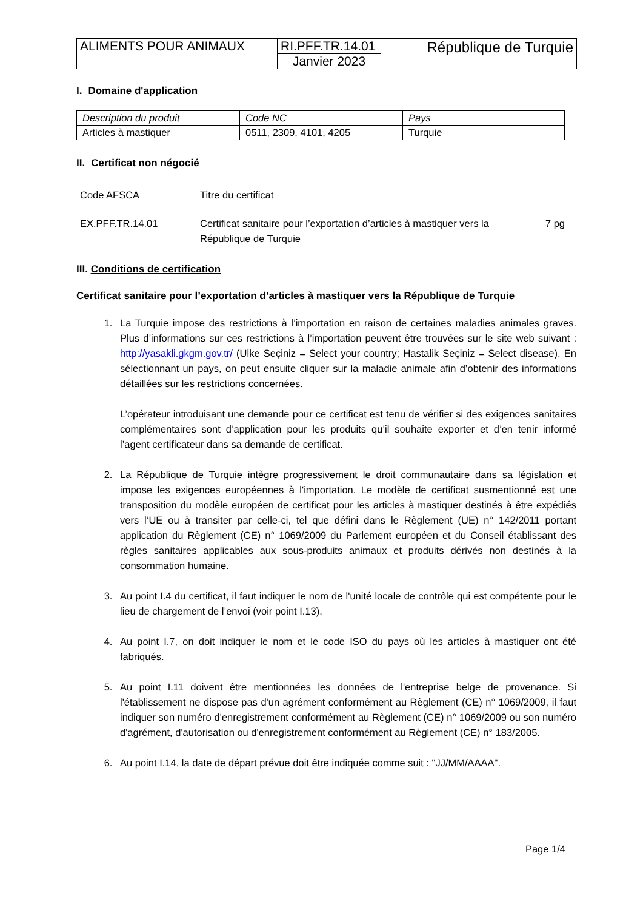| ALIMENTS POUR ANIMAUX | RI.PFF.TR.14.01 | République de Turquie |
| | Janvier 2023 | |
I. Domaine d'application
| Description du produit | Code NC | Pays |
| Articles à mastiquer | 0511, 2309, 4101, 4205 | Turquie |
II. Certificat non négocié
| Code AFSCA | Titre du certificat | |
| EX.PFF.TR.14.01 | Certificat sanitaire pour l’exportation d’articles à mastiquer vers la République de Turquie | 7 pg |
III. Conditions de certification
Certificat sanitaire pour l’exportation d’articles à mastiquer vers la République de Turquie
1. La Turquie impose des restrictions à l’importation en raison de certaines maladies animales graves. Plus d’informations sur ces restrictions à l’importation peuvent être trouvées sur le site web suivant : http://yasakli.gkgm.gov.tr/ (Ulke Seçiniz = Select your country; Hastalik Seçiniz = Select disease). En sélectionnant un pays, on peut ensuite cliquer sur la maladie animale afin d’obtenir des informations détaillées sur les restrictions concernées.
L’opérateur introduisant une demande pour ce certificat est tenu de vérifier si des exigences sanitaires complémentaires sont d’application pour les produits qu’il souhaite exporter et d’en tenir informé l’agent certificateur dans sa demande de certificat.
2. La République de Turquie intègre progressivement le droit communautaire dans sa législation et impose les exigences européennes à l'importation. Le modèle de certificat susmentionné est une transposition du modèle européen de certificat pour les articles à mastiquer destinés à être expédiés vers l’UE ou à transiter par celle-ci, tel que défini dans le Règlement (UE) n° 142/2011 portant application du Règlement (CE) n° 1069/2009 du Parlement européen et du Conseil établissant des règles sanitaires applicables aux sous-produits animaux et produits dérivés non destinés à la consommation humaine.
3. Au point I.4 du certificat, il faut indiquer le nom de l'unité locale de contrôle qui est compétente pour le lieu de chargement de l’envoi (voir point I.13).
4. Au point I.7, on doit indiquer le nom et le code ISO du pays où les articles à mastiquer ont été fabriqués.
5. Au point I.11 doivent être mentionnées les données de l'entreprise belge de provenance. Si l'établissement ne dispose pas d'un agrément conformément au Règlement (CE) n° 1069/2009, il faut indiquer son numéro d'enregistrement conformément au Règlement (CE) n° 1069/2009 ou son numéro d'agrément, d'autorisation ou d'enregistrement conformément au Règlement (CE) n° 183/2005.
6. Au point I.14, la date de départ prévue doit être indiquée comme suit : "JJ/MM/AAAA".
Page 1/4